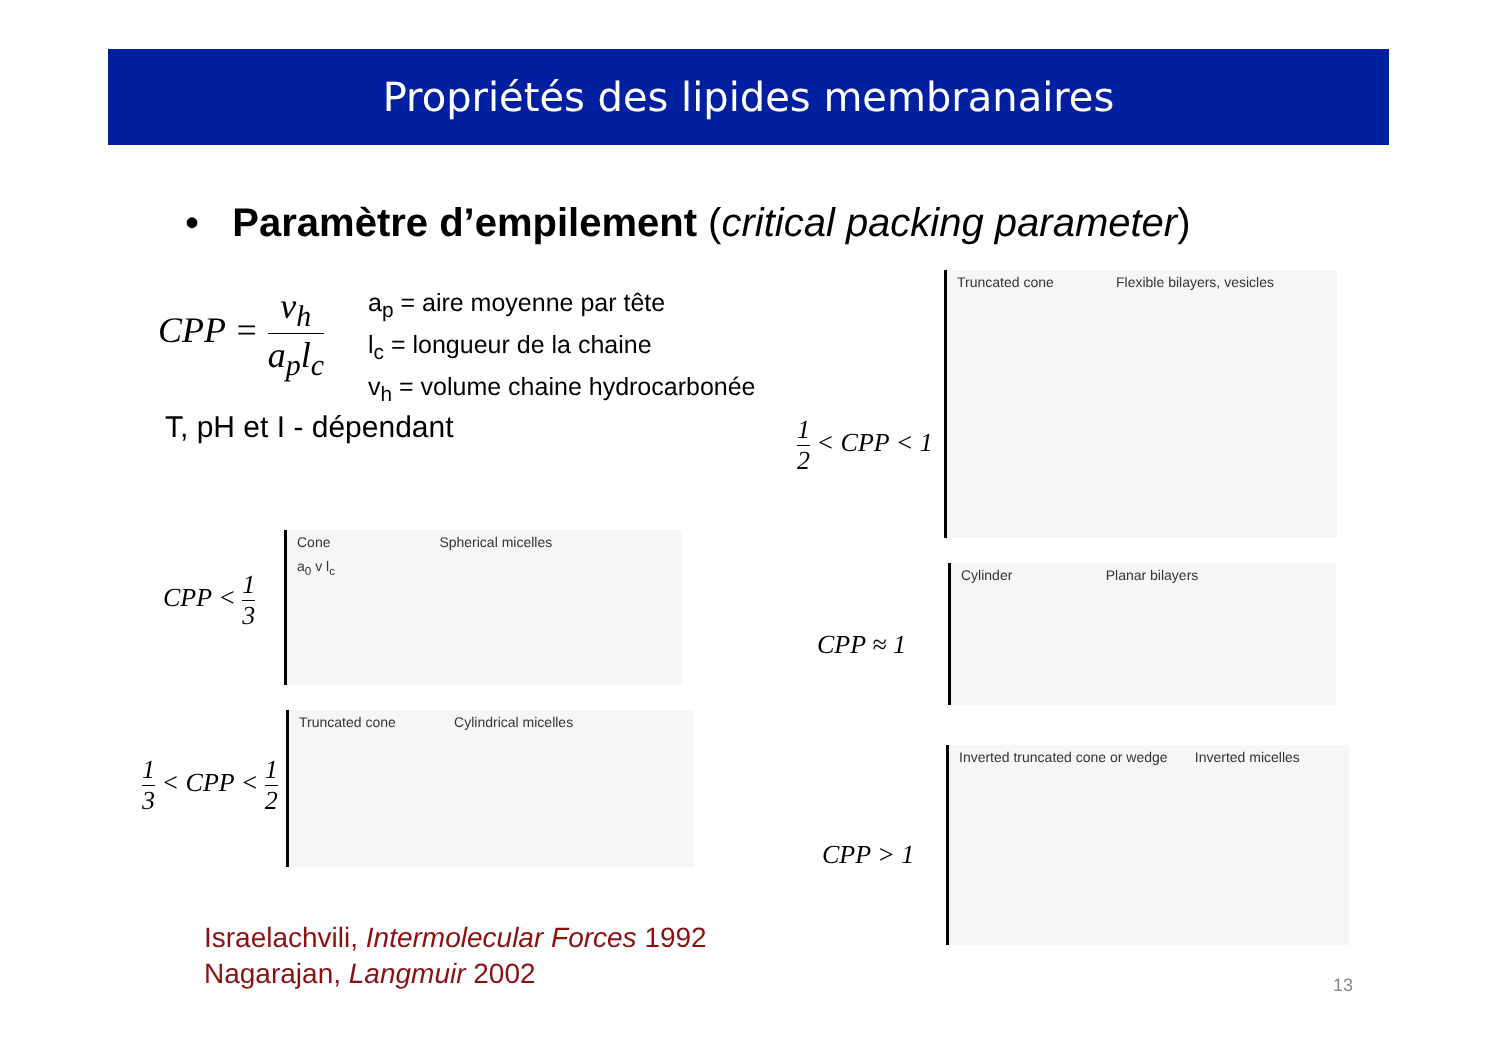Propriétés des lipides membranaires
• Paramètre d’empilement (critical packing parameter)
CPP = v<sub>h</sub> a<sub>p</sub>l<sub>c</sub>
a<sub>p</sub> = aire moyenne par tête
l<sub>c</sub> = longueur de la chaine
v<sub>h</sub> = volume chaine hydrocarbonée
T, pH et I - dépendant
CPP < 1 3
Cone Spherical micelles
a<sub>0</sub> v l<sub>c</sub>
1 3 < CPP < 1 2
Truncated cone Cylindrical micelles
1 2 < CPP < 1
Truncated cone Flexible bilayers, vesicles
CPP ≈ 1
Cylinder Planar bilayers
CPP > 1
Inverted truncated cone or wedge Inverted micelles
Israelachvili, Intermolecular Forces 1992
Nagarajan, Langmuir 2002
13